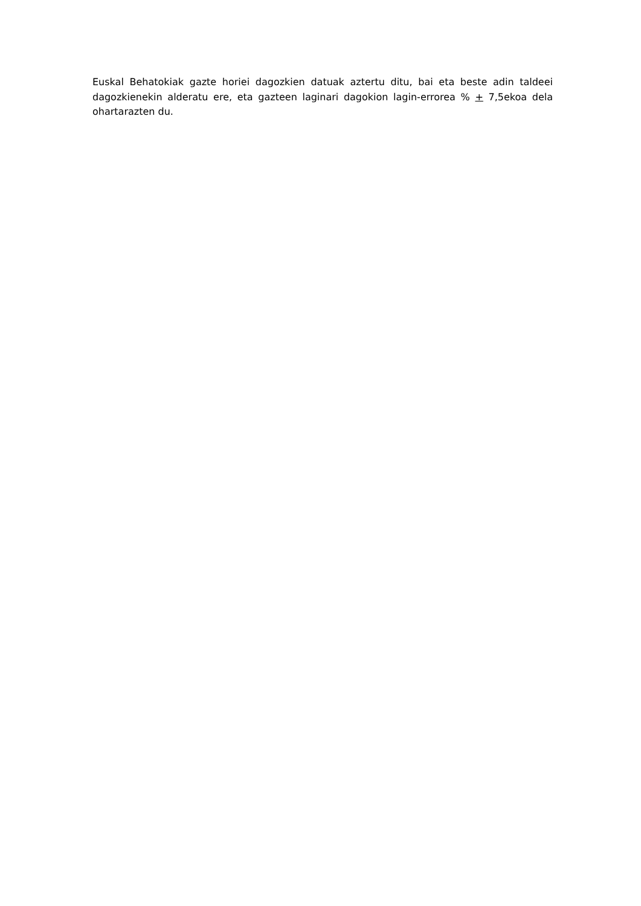Euskal Behatokiak gazte horiei dagozkien datuak aztertu ditu, bai eta beste adin taldeei dagozkienekin alderatu ere, eta gazteen laginari dagokion lagin-errorea % + 7,5ekoa dela ohartarazten du.